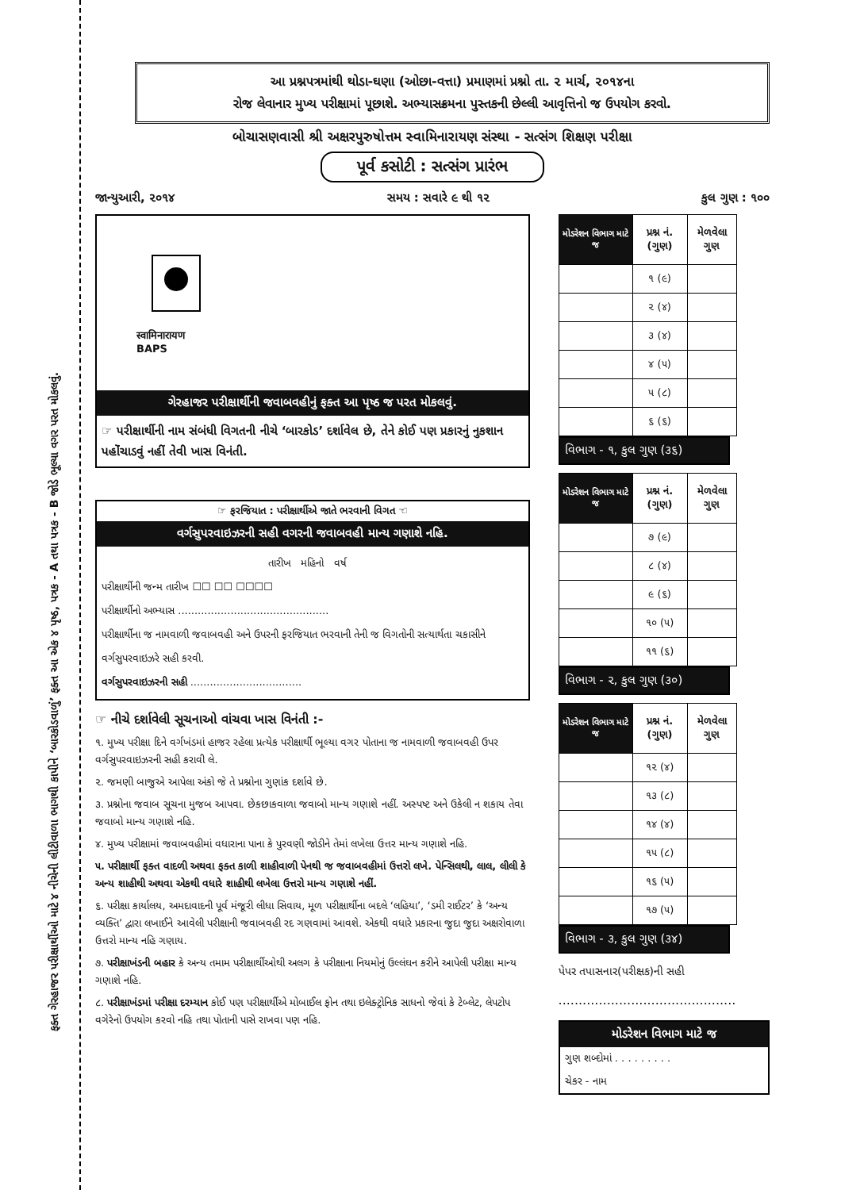ફક્ત ગેરહાજર પરીક્ષાર્થીઓ માટે ૪ નીચેની લીટીવાળા ભાગથી કાપીને ‘બારકોડવાળું’ ફક્ત આ એક ૪ પૃષ્ઠ, પત્રક - A તથા પત્રક - B જોડે ભૂલ્યા વગર પરત મોકલવું.
આ પ્રશ્નપત્રમાંથી થોડા-ઘણા (ઓછા-વત્તા) પ્રમાણમાં પ્રશ્નો તા. ૨ માર્ચ, ૨૦૧૪ના
રોજ લેવાનાર મુખ્ય પરીક્ષામાં પૂછાશે. અભ્યાસક્રમના પુસ્તકની છેલ્લી આવૃત્તિનો જ ઉપયોગ કરવો.
બોચાસણવાસી શ્રી અક્ષરપુરુષોત્તમ સ્વામિનારાયણ સંસ્થા - સત્સંગ શિક્ષણ પરીક્ષા
પૂર્વ કસોટી : સત્સંગ પ્રારંભ
જાન્યુઆરી, ૨૦૧૪ સમય : સવારે ૯ થી ૧૨ કુલ ગુણ : ૧૦૦
स्वामिनारायण
BAPS
ગેરહાજર પરીક્ષાર્થીની જવાબવહીનું ફક્ત આ પૃષ્ઠ જ પરત મોકલવું.
☞ પરીક્ષાર્થીની નામ સંબંધી વિગતની નીચે ‘બારકોડ’ દર્શાવેલ છે, તેને કોઈ પણ પ્રકારનું નુકશાન પહોંચાડવું નહીં તેવી ખાસ વિનંતી.
☞ ફરજિયાત : પરીક્ષાર્થીએ જાતે ભરવાની વિગત ☜
વર્ગસુપરવાઇઝરની સહી વગરની જવાબવહી માન્ય ગણાશે નહિ.
તારીખ મહિનો વર્ષ
પરીક્ષાર્થીની જન્મ તારીખ ☐☐ ☐☐ ☐☐☐☐
પરીક્ષાર્થીનો અભ્યાસ ..............................................
પરીક્ષાર્થીના જ નામવાળી જવાબવહી અને ઉપરની ફરજિયાત ભરવાની તેની જ વિગતોની સત્યાર્થતા ચકાસીને વર્ગસુપરવાઇઝરે સહી કરવી.
વર્ગસુપરવાઇઝરની સહી ..................................
☞ નીચે દર્શાવેલી સૂચનાઓ વાંચવા ખાસ વિનંતી :-
૧. મુખ્ય પરીક્ષા દિને વર્ગખંડમાં હાજર રહેલા પ્રત્યેક પરીક્ષાર્થી ભૂલ્યા વગર પોતાના જ નામવાળી જવાબવહી ઉપર વર્ગસુપરવાઇઝરની સહી કરાવી લે.
૨. જમણી બાજુએ આપેલા અંકો જે તે પ્રશ્નોના ગુણાંક દર્શાવે છે.
૩. પ્રશ્નોના જવાબ સૂચના મુજબ આપવા. છેકછાકવાળા જવાબો માન્ય ગણાશે નહીં. અસ્પષ્ટ અને ઉકેલી ન શકાય તેવા જવાબો માન્ય ગણાશે નહિ.
૪. મુખ્ય પરીક્ષામાં જવાબવહીમાં વધારાના પાના કે પુરવણી જોડીને તેમાં લખેલા ઉત્તર માન્ય ગણાશે નહિ.
૫. પરીક્ષાર્થી ફક્ત વાદળી અથવા ફક્ત કાળી શાહીવાળી પેનથી જ જવાબવહીમાં ઉત્તરો લખે. પેન્સિલથી, લાલ, લીલી કે અન્ય શાહીથી અથવા એકથી વધારે શાહીથી લખેલા ઉત્તરો માન્ય ગણાશે નહીં.
૬. પરીક્ષા કાર્યાલય, અમદાવાદની પૂર્વ મંજૂરી લીધા સિવાય, મૂળ પરીક્ષાર્થીના બદલે ‘લહિયા’, ‘ડમી રાઈટર’ કે ‘અન્ય વ્યક્તિ’ દ્વારા લખાઈને આવેલી પરીક્ષાની જવાબવહી રદ ગણવામાં આવશે. એકથી વધારે પ્રકારના જુદા જુદા અક્ષરોવાળા ઉત્તરો માન્ય નહિ ગણાય.
૭. પરીક્ષાખંડની બહાર કે અન્ય તમામ પરીક્ષાર્થીઓથી અલગ કે પરીક્ષાના નિયમોનું ઉલ્લંઘન કરીને આપેલી પરીક્ષા માન્ય ગણાશે નહિ.
૮. પરીક્ષાખંડમાં પરીક્ષા દરમ્યાન કોઈ પણ પરીક્ષાર્થીએ મોબાઈલ ફોન તથા ઇલેક્ટ્રોનિક સાધનો જેવાં કે ટેબ્લેટ, લેપટોપ વગેરેનો ઉપયોગ કરવો નહિ તથા પોતાની પાસે રાખવા પણ નહિ.
| મોડરેશન વિભાગ માટે જ | પ્રશ્ન નં. (ગુણ) | મેળવેલા ગુણ |
| --- | --- | --- |
| | ૧ (૯) | |
| | ૨ (૪) | |
| | ૩ (૪) | |
| | ૪ (૫) | |
| | ૫ (૮) | |
| | ૬ (૬) | |
વિભાગ - ૧, કુલ ગુણ (૩૬)
| મોડરેશન વિભાગ માટે જ | પ્રશ્ન નં. (ગુણ) | મેળવેલા ગુણ |
| --- | --- | --- |
| | ૭ (૯) | |
| | ૮ (૪) | |
| | ૯ (૬) | |
| | ૧૦ (૫) | |
| | ૧૧ (૬) | |
વિભાગ - ૨, કુલ ગુણ (૩૦)
| મોડરેશન વિભાગ માટે જ | પ્રશ્ન નં. (ગુણ) | મેળવેલા ગુણ |
| --- | --- | --- |
| | ૧૨ (૪) | |
| | ૧૩ (૮) | |
| | ૧૪ (૪) | |
| | ૧૫ (૮) | |
| | ૧૬ (૫) | |
| | ૧૭ (૫) | |
વિભાગ - ૩, કુલ ગુણ (૩૪)
પેપર તપાસનાર(પરીક્ષક)ની સહી
............................................
મોડરેશન વિભાગ માટે જ
ગુણ શબ્દોમાં . . . . . . . . .
ચેકર - નામ